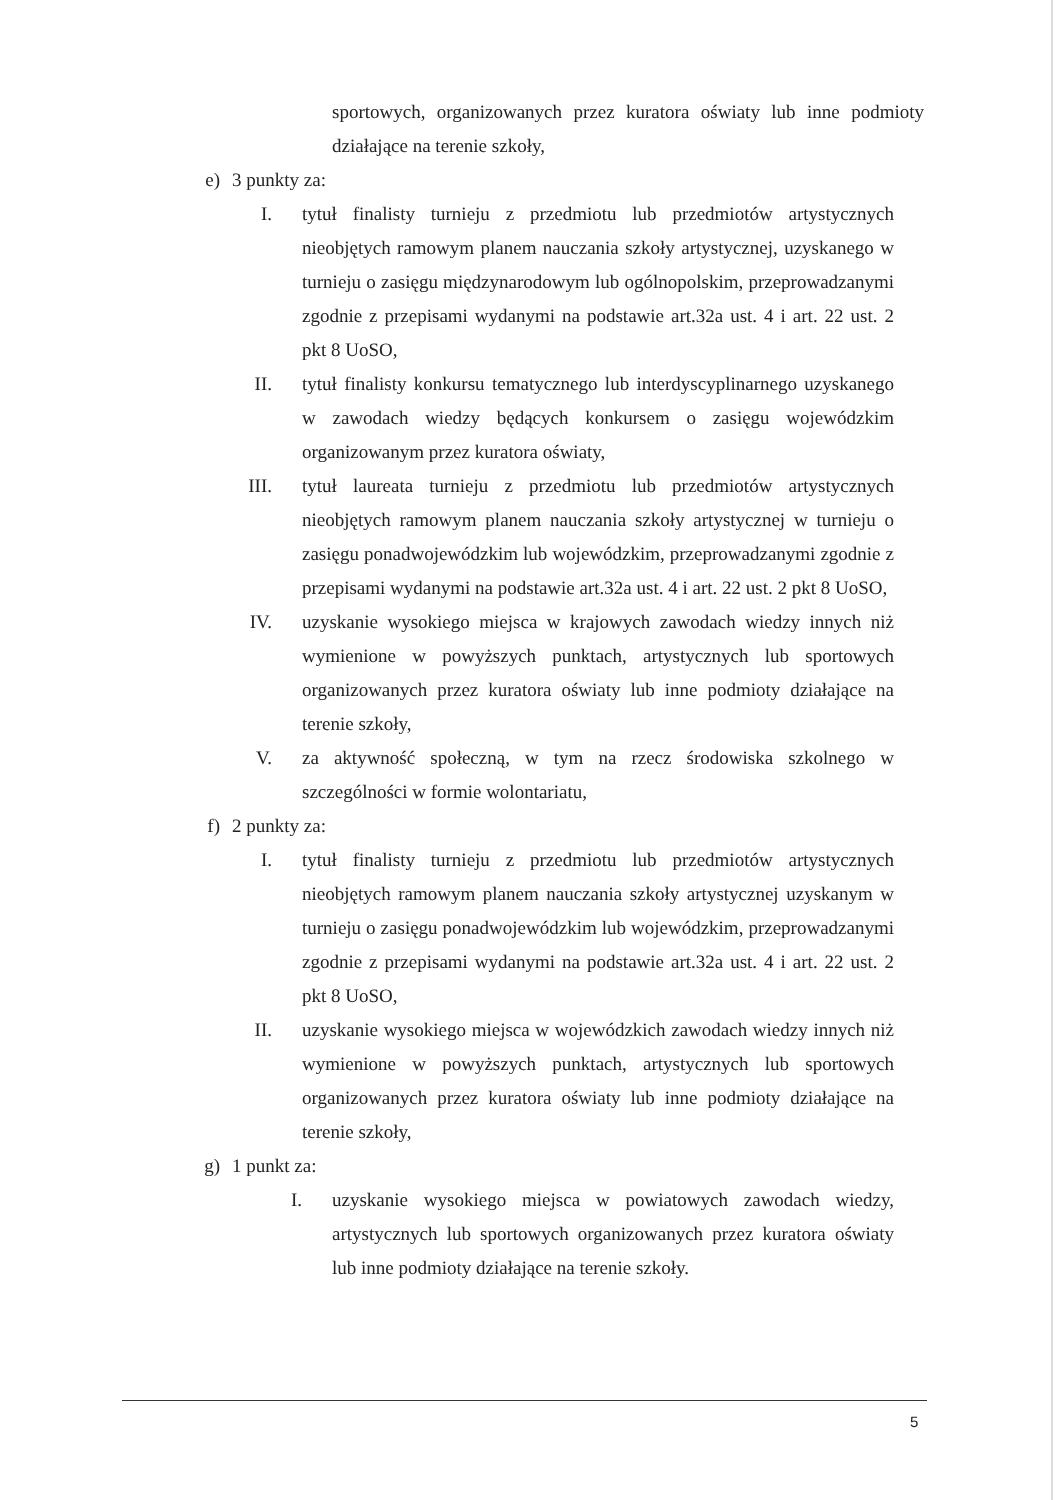sportowych, organizowanych przez kuratora oświaty lub inne podmioty działające na terenie szkoły,
e) 3 punkty za:
I. tytuł finalisty turnieju z przedmiotu lub przedmiotów artystycznych nieobjętych ramowym planem nauczania szkoły artystycznej, uzyskanego w turnieju o zasięgu międzynarodowym lub ogólnopolskim, przeprowadzanymi zgodnie z przepisami wydanymi na podstawie art.32a ust. 4 i art. 22 ust. 2 pkt 8 UoSO,
II. tytuł finalisty konkursu tematycznego lub interdyscyplinarnego uzyskanego w zawodach wiedzy będących konkursem o zasięgu wojewódzkim organizowanym przez kuratora oświaty,
III. tytuł laureata turnieju z przedmiotu lub przedmiotów artystycznych nieobjętych ramowym planem nauczania szkoły artystycznej w turnieju o zasięgu ponadwojewódzkim lub wojewódzkim, przeprowadzanymi zgodnie z przepisami wydanymi na podstawie art.32a ust. 4 i art. 22 ust. 2 pkt 8 UoSO,
IV. uzyskanie wysokiego miejsca w krajowych zawodach wiedzy innych niż wymienione w powyższych punktach, artystycznych lub sportowych organizowanych przez kuratora oświaty lub inne podmioty działające na terenie szkoły,
V. za aktywność społeczną, w tym na rzecz środowiska szkolnego w szczególności w formie wolontariatu,
f) 2 punkty za:
I. tytuł finalisty turnieju z przedmiotu lub przedmiotów artystycznych nieobjętych ramowym planem nauczania szkoły artystycznej uzyskanym w turnieju o zasięgu ponadwojewódzkim lub wojewódzkim, przeprowadzanymi zgodnie z przepisami wydanymi na podstawie art.32a ust. 4 i art. 22 ust. 2 pkt 8 UoSO,
II. uzyskanie wysokiego miejsca w wojewódzkich zawodach wiedzy innych niż wymienione w powyższych punktach, artystycznych lub sportowych organizowanych przez kuratora oświaty lub inne podmioty działające na terenie szkoły,
g) 1 punkt za:
I. uzyskanie wysokiego miejsca w powiatowych zawodach wiedzy, artystycznych lub sportowych organizowanych przez kuratora oświaty lub inne podmioty działające na terenie szkoły.
5